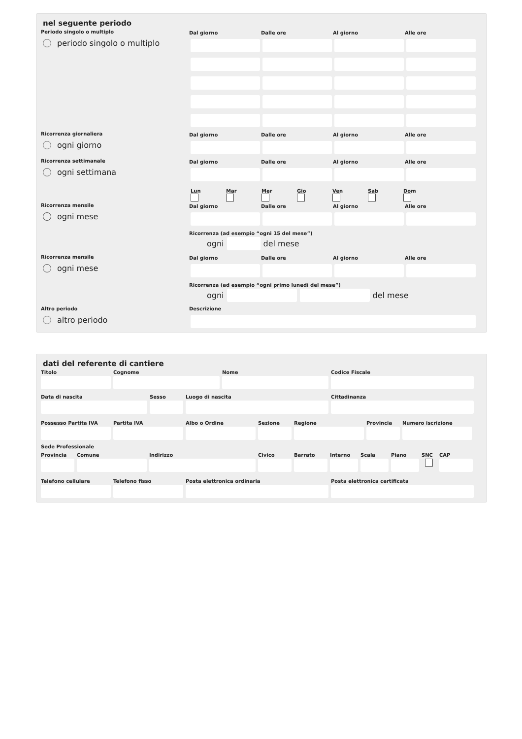nel seguente periodo
Periodo singolo o multiplo
periodo singolo o multiplo
Dal giorno
Dalle ore
Al giorno
Alle ore
Ricorrenza giornaliera
ogni giorno
Dal giorno
Dalle ore
Al giorno
Alle ore
Ricorrenza settimanale
ogni settimana
Dal giorno
Dalle ore
Al giorno
Alle ore
Lun
Mar
Mer
Gio
Ven
Sab
Dom
Ricorrenza mensile
ogni mese
Dal giorno
Dalle ore
Al giorno
Alle ore
Ricorrenza (ad esempio “ogni 15 del mese”)
ogni
del mese
Ricorrenza mensile
ogni mese
Dal giorno
Dalle ore
Al giorno
Alle ore
Ricorrenza (ad esempio “ogni primo lunedì del mese”)
ogni
del mese
Altro periodo
altro periodo
Descrizione
dati del referente di cantiere
Titolo Cognome Nome Codice Fiscale
Data di nascita Sesso Luogo di nascita Cittadinanza
Possesso Partita IVA
Partita IVA Albo o Ordine Sezione Regione Provincia
Numero iscrizione
Sede Professionale
Provincia
Comune Indirizzo Civico Barrato Interno
Scala Piano SNC CAP
Telefono cellulare
Telefono fisso Posta elettronica ordinaria Posta elettronica certificata